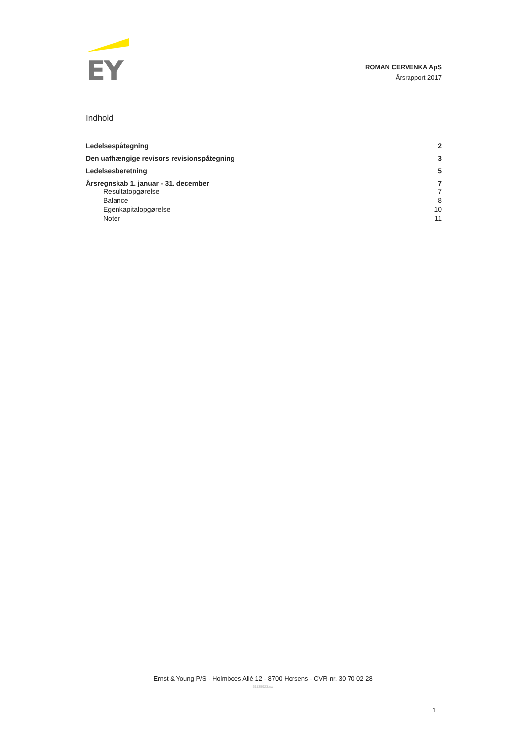EY
ROMAN CERVENKA ApS
Årsrapport 2017
Indhold
Ledelsespåtegning 2
Den uafhængige revisors revisionspåtegning 3
Ledelsesberetning 5
Årsregnskab 1. januar - 31. december 7
Resultatopgørelse 7
Balance 8
Egenkapitalopgørelse 10
Noter 11
Ernst & Young P/S - Holmboes Allé 12 - 8700 Horsens - CVR-nr. 30 70 02 28
61135923.cw
1